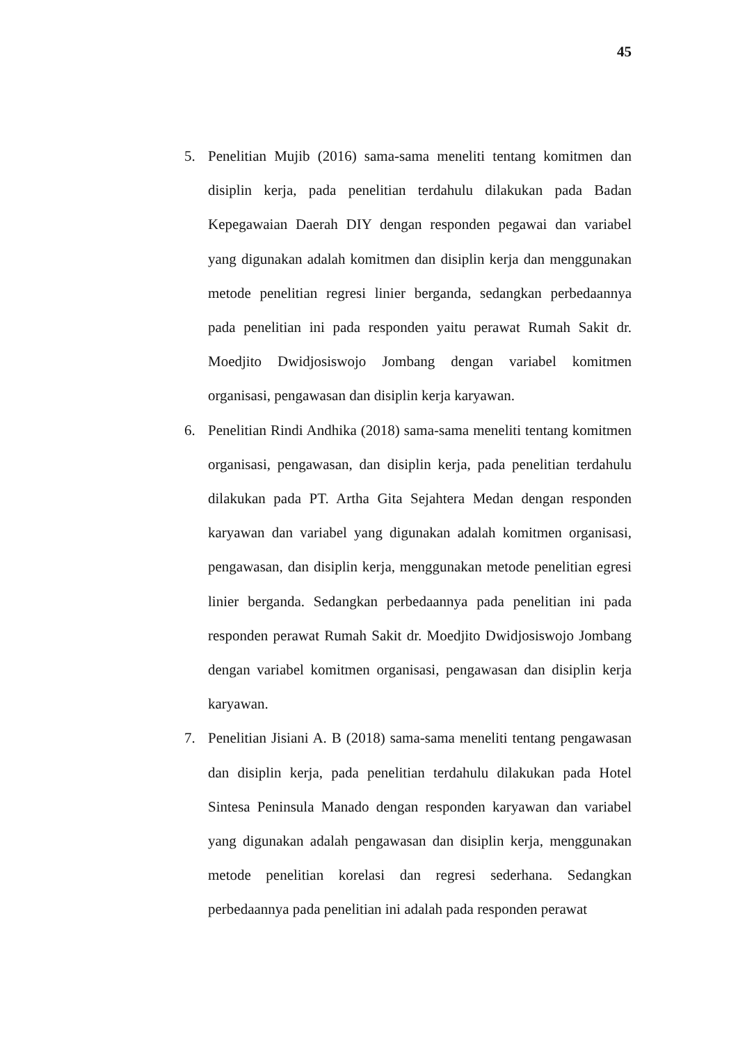45
5. Penelitian Mujib (2016) sama-sama meneliti tentang komitmen dan disiplin kerja, pada penelitian terdahulu dilakukan pada Badan Kepegawaian Daerah DIY dengan responden pegawai dan variabel yang digunakan adalah komitmen dan disiplin kerja dan menggunakan metode penelitian regresi linier berganda, sedangkan perbedaannya pada penelitian ini pada responden yaitu perawat Rumah Sakit dr. Moedjito Dwidjosiswojo Jombang dengan variabel komitmen organisasi, pengawasan dan disiplin kerja karyawan.
6. Penelitian Rindi Andhika (2018) sama-sama meneliti tentang komitmen organisasi, pengawasan, dan disiplin kerja, pada penelitian terdahulu dilakukan pada PT. Artha Gita Sejahtera Medan dengan responden karyawan dan variabel yang digunakan adalah komitmen organisasi, pengawasan, dan disiplin kerja, menggunakan metode penelitian egresi linier berganda. Sedangkan perbedaannya pada penelitian ini pada responden perawat Rumah Sakit dr. Moedjito Dwidjosiswojo Jombang dengan variabel komitmen organisasi, pengawasan dan disiplin kerja karyawan.
7. Penelitian Jisiani A. B (2018) sama-sama meneliti tentang pengawasan dan disiplin kerja, pada penelitian terdahulu dilakukan pada Hotel Sintesa Peninsula Manado dengan responden karyawan dan variabel yang digunakan adalah pengawasan dan disiplin kerja, menggunakan metode penelitian korelasi dan regresi sederhana. Sedangkan perbedaannya pada penelitian ini adalah pada responden perawat